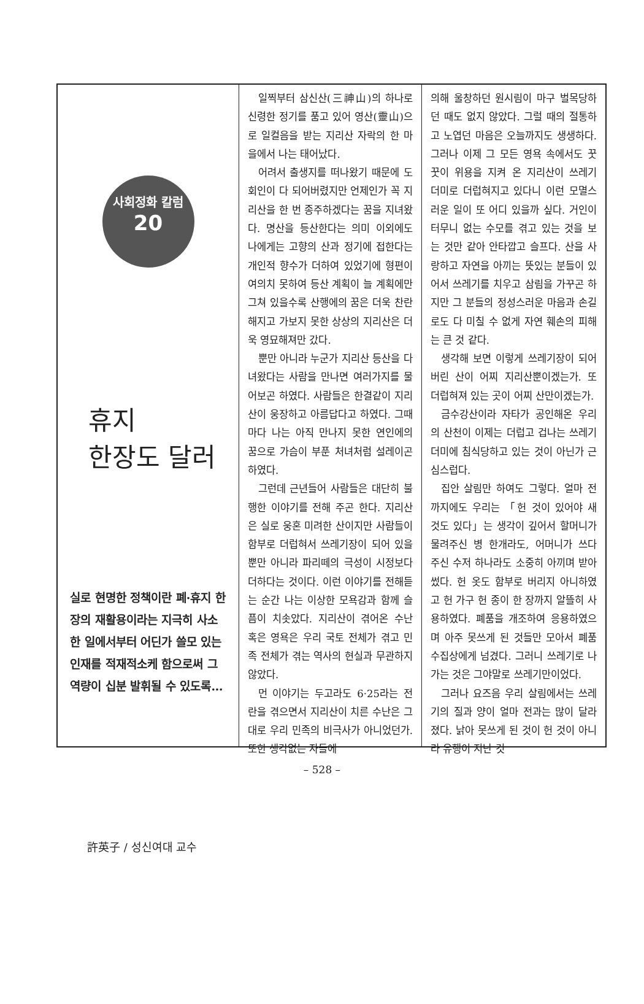사회정화 칼럼
20
휴지
한장도 달러
실로 현명한 정책이란 폐·휴지 한장의 재활용이라는 지극히 사소한 일에서부터 어딘가 쓸모 있는 인재를 적재적소케 함으로써 그 역량이 십분 발휘될 수 있도록…
許英子 / 성신여대 교수
일찍부터 삼신산(三神山)의 하나로 신령한 정기를 품고 있어 영산(靈山)으로 일컬음을 받는 지리산 자락의 한 마을에서 나는 태어났다.
어려서 출생지를 떠나왔기 때문에 도회인이 다 되어버렸지만 언제인가 꼭 지리산을 한 번 종주하겠다는 꿈을 지녀왔다. 명산을 등산한다는 의미 이외에도 나에게는 고향의 산과 정기에 접한다는 개인적 향수가 더하여 있었기에 형편이 여의치 못하여 등산 계획이 늘 계획에만 그쳐 있을수록 산행에의 꿈은 더욱 찬란해지고 가보지 못한 상상의 지리산은 더욱 영묘해져만 갔다.
뿐만 아니라 누군가 지리산 등산을 다녀왔다는 사람을 만나면 여러가지를 물어보곤 하였다. 사람들은 한결같이 지리산이 웅장하고 아름답다고 하였다. 그때마다 나는 아직 만나지 못한 연인에의 꿈으로 가슴이 부푼 처녀처럼 설레이곤 하였다.
그런데 근년들어 사람들은 대단히 불행한 이야기를 전해 주곤 한다. 지리산은 실로 웅혼 미려한 산이지만 사람들이 함부로 더럽혀서 쓰레기장이 되어 있을 뿐만 아니라 파리떼의 극성이 시정보다 더하다는 것이다. 이런 이야기를 전해듣는 순간 나는 이상한 모욕감과 함께 슬픔이 치솟았다. 지리산이 겪어온 수난 혹은 영욕은 우리 국토 전체가 겪고 민족 전체가 겪는 역사의 현실과 무관하지 않았다.
먼 이야기는 두고라도 6·25라는 전란을 겪으면서 지리산이 치른 수난은 그대로 우리 민족의 비극사가 아니었던가. 또한 생각없는 자들에
의해 울창하던 원시림이 마구 벌목당하던 때도 없지 않았다. 그럴 때의 절통하고 노엽던 마음은 오늘까지도 생생하다. 그러나 이제 그 모든 영욕 속에서도 꿋꿋이 위용을 지켜 온 지리산이 쓰레기 더미로 더럽혀지고 있다니 이런 모멸스러운 일이 또 어디 있을까 싶다. 거인이 터무니 없는 수모를 겪고 있는 것을 보는 것만 같아 안타깝고 슬프다. 산을 사랑하고 자연을 아끼는 뜻있는 분들이 있어서 쓰레기를 치우고 삼림을 가꾸곤 하지만 그 분들의 정성스러운 마음과 손길로도 다 미칠 수 없게 자연 훼손의 피해는 큰 것 같다.
생각해 보면 이렇게 쓰레기장이 되어버린 산이 어찌 지리산뿐이겠는가. 또 더럽혀져 있는 곳이 어찌 산만이겠는가.
금수강산이라 자타가 공인해온 우리의 산천이 이제는 더럽고 겁나는 쓰레기 더미에 침식당하고 있는 것이 아닌가 근심스럽다.
집안 살림만 하여도 그렇다. 얼마 전까지에도 우리는 「헌 것이 있어야 새 것도 있다」는 생각이 깊어서 할머니가 물려주신 병 한개라도, 어머니가 쓰다 주신 수저 하나라도 소중히 아끼며 받아 썼다. 헌 옷도 함부로 버리지 아니하였고 헌 가구 헌 종이 한 장까지 알뜰히 사용하였다. 폐품을 개조하여 응용하였으며 아주 못쓰게 된 것들만 모아서 폐품수집상에게 넘겼다. 그러니 쓰레기로 나가는 것은 그야말로 쓰레기만이었다.
그러나 요즈음 우리 살림에서는 쓰레기의 질과 양이 얼마 전과는 많이 달라졌다. 낡아 못쓰게 된 것이 헌 것이 아니라 유행이 지난 것
– 528 –